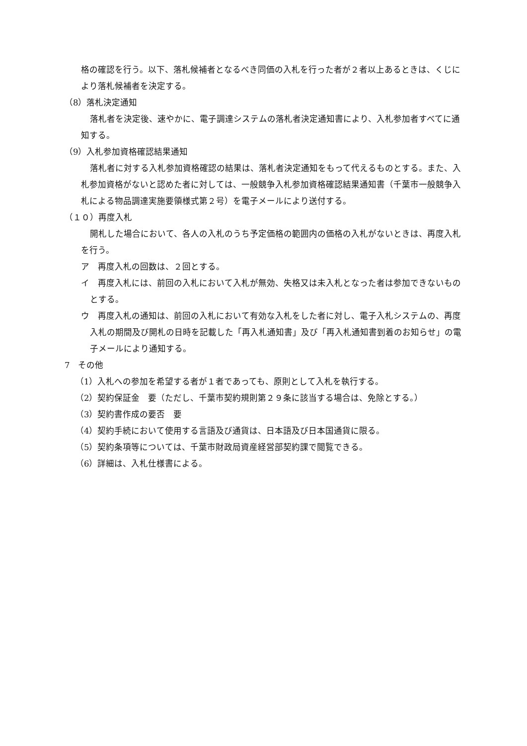格の確認を行う。以下、落札候補者となるべき同価の入札を行った者が２者以上あるときは、くじにより落札候補者を決定する。
（8）落札決定通知
落札者を決定後、速やかに、電子調達システムの落札者決定通知書により、入札参加者すべてに通知する。
（9）入札参加資格確認結果通知
落札者に対する入札参加資格確認の結果は、落札者決定通知をもって代えるものとする。また、入札参加資格がないと認めた者に対しては、一般競争入札参加資格確認結果通知書（千葉市一般競争入札による物品調達実施要領様式第２号）を電子メールにより送付する。
（１０）再度入札
開札した場合において、各人の入札のうち予定価格の範囲内の価格の入札がないときは、再度入札を行う。
ア　再度入札の回数は、２回とする。
イ　再度入札には、前回の入札において入札が無効、失格又は未入札となった者は参加できないものとする。
ウ　再度入札の通知は、前回の入札において有効な入札をした者に対し、電子入札システムの、再度入札の期間及び開札の日時を記載した「再入札通知書」及び「再入札通知書到着のお知らせ」の電子メールにより通知する。
7　その他
（1）入札への参加を希望する者が１者であっても、原則として入札を執行する。
（2）契約保証金　要（ただし、千葉市契約規則第２９条に該当する場合は、免除とする。）
（3）契約書作成の要否　要
（4）契約手続において使用する言語及び通貨は、日本語及び日本国通貨に限る。
（5）契約条項等については、千葉市財政局資産経営部契約課で閲覧できる。
（6）詳細は、入札仕様書による。